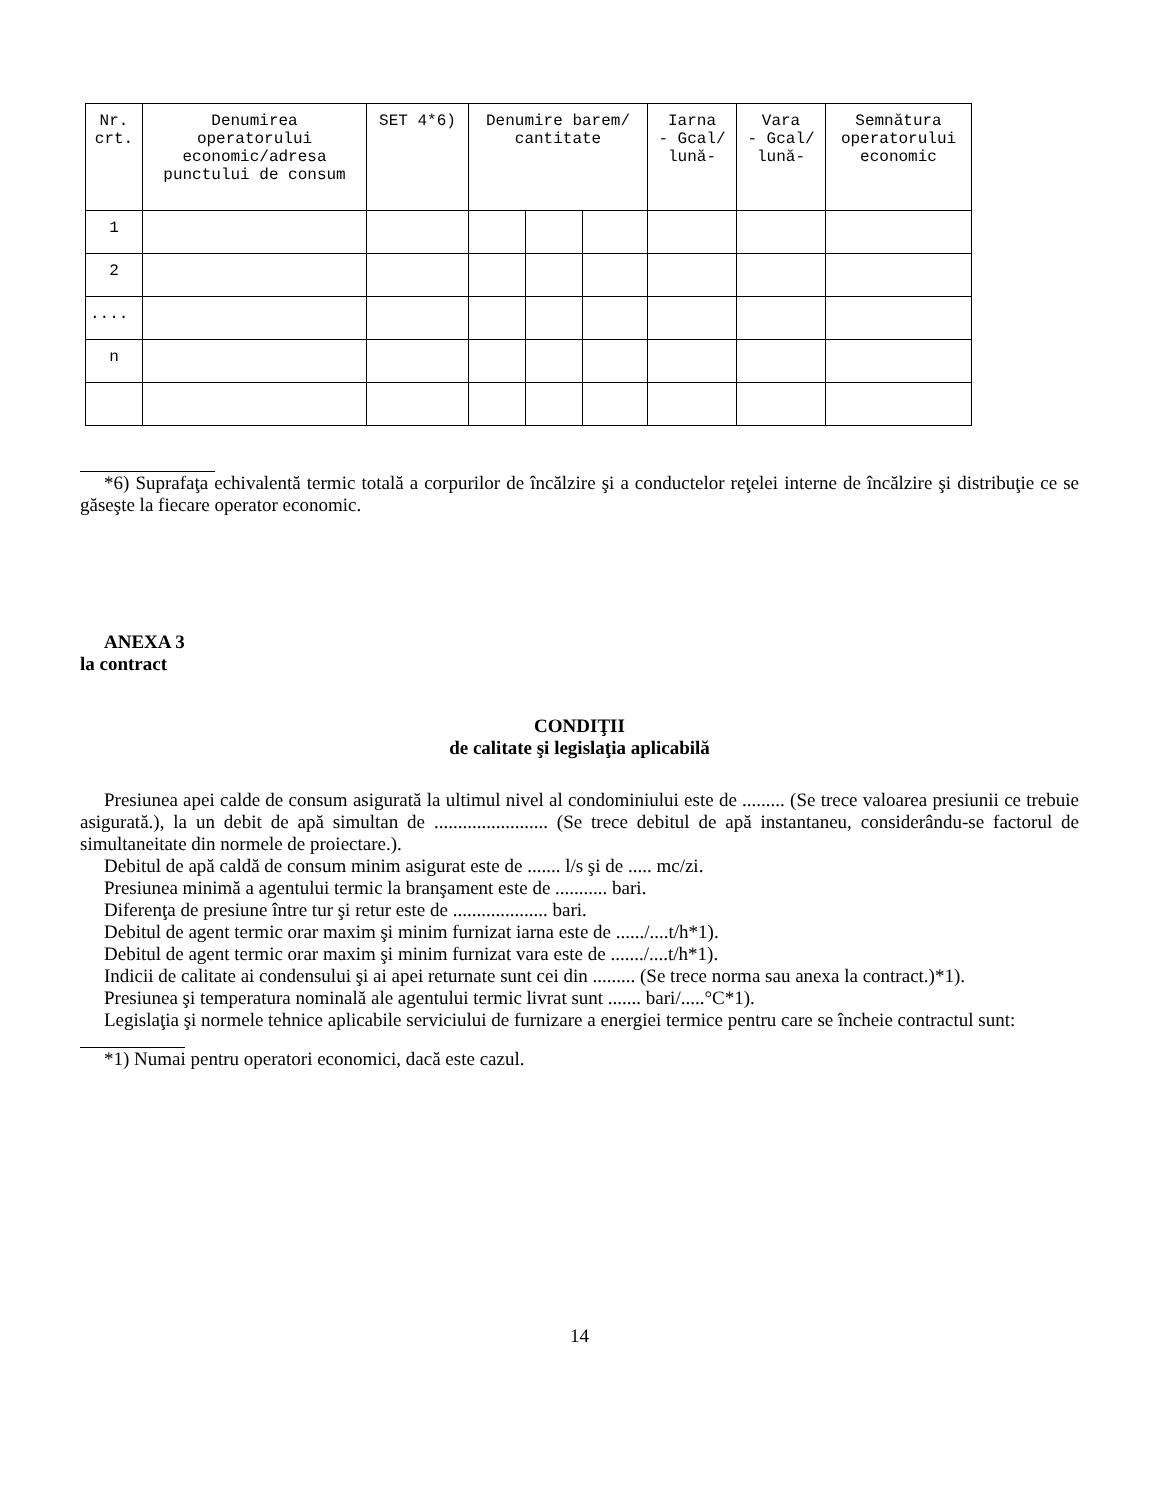| Nr. crt. | Denumirea operatorului economic/adresa punctului de consum | SET 4*6) | Denumire barem/ cantitate | | | Iarna - Gcal/ lună- | Vara - Gcal/ lună- | Semnătura operatorului economic |
| --- | --- | --- | --- | --- | --- | --- | --- | --- |
| 1 | | | | | | | | |
| 2 | | | | | | | | |
| .... | | | | | | | | |
| n | | | | | | | | |
*6) Suprafaţa echivalentă termic totală a corpurilor de încălzire şi a conductelor reţelei interne de încălzire şi distribuţie ce se găseşte la fiecare operator economic.
ANEXA 3
la contract
CONDIŢII
de calitate şi legislaţia aplicabilă
Presiunea apei calde de consum asigurată la ultimul nivel al condominiului este de ......... (Se trece valoarea presiunii ce trebuie asigurată.), la un debit de apă simultan de ........................ (Se trece debitul de apă instantaneu, considerându-se factorul de simultaneitate din normele de proiectare.).
Debitul de apă caldă de consum minim asigurat este de ....... l/s şi de ..... mc/zi.
Presiunea minimă a agentului termic la branşament este de ........... bari.
Diferenţa de presiune între tur şi retur este de .................... bari.
Debitul de agent termic orar maxim şi minim furnizat iarna este de ....../....t/h*1).
Debitul de agent termic orar maxim şi minim furnizat vara este de ......./....t/h*1).
Indicii de calitate ai condensului şi ai apei returnate sunt cei din ......... (Se trece norma sau anexa la contract.)*1).
Presiunea şi temperatura nominală ale agentului termic livrat sunt ....... bari/.....°C*1).
Legislaţia şi normele tehnice aplicabile serviciului de furnizare a energiei termice pentru care se încheie contractul sunt:
*1) Numai pentru operatori economici, dacă este cazul.
14